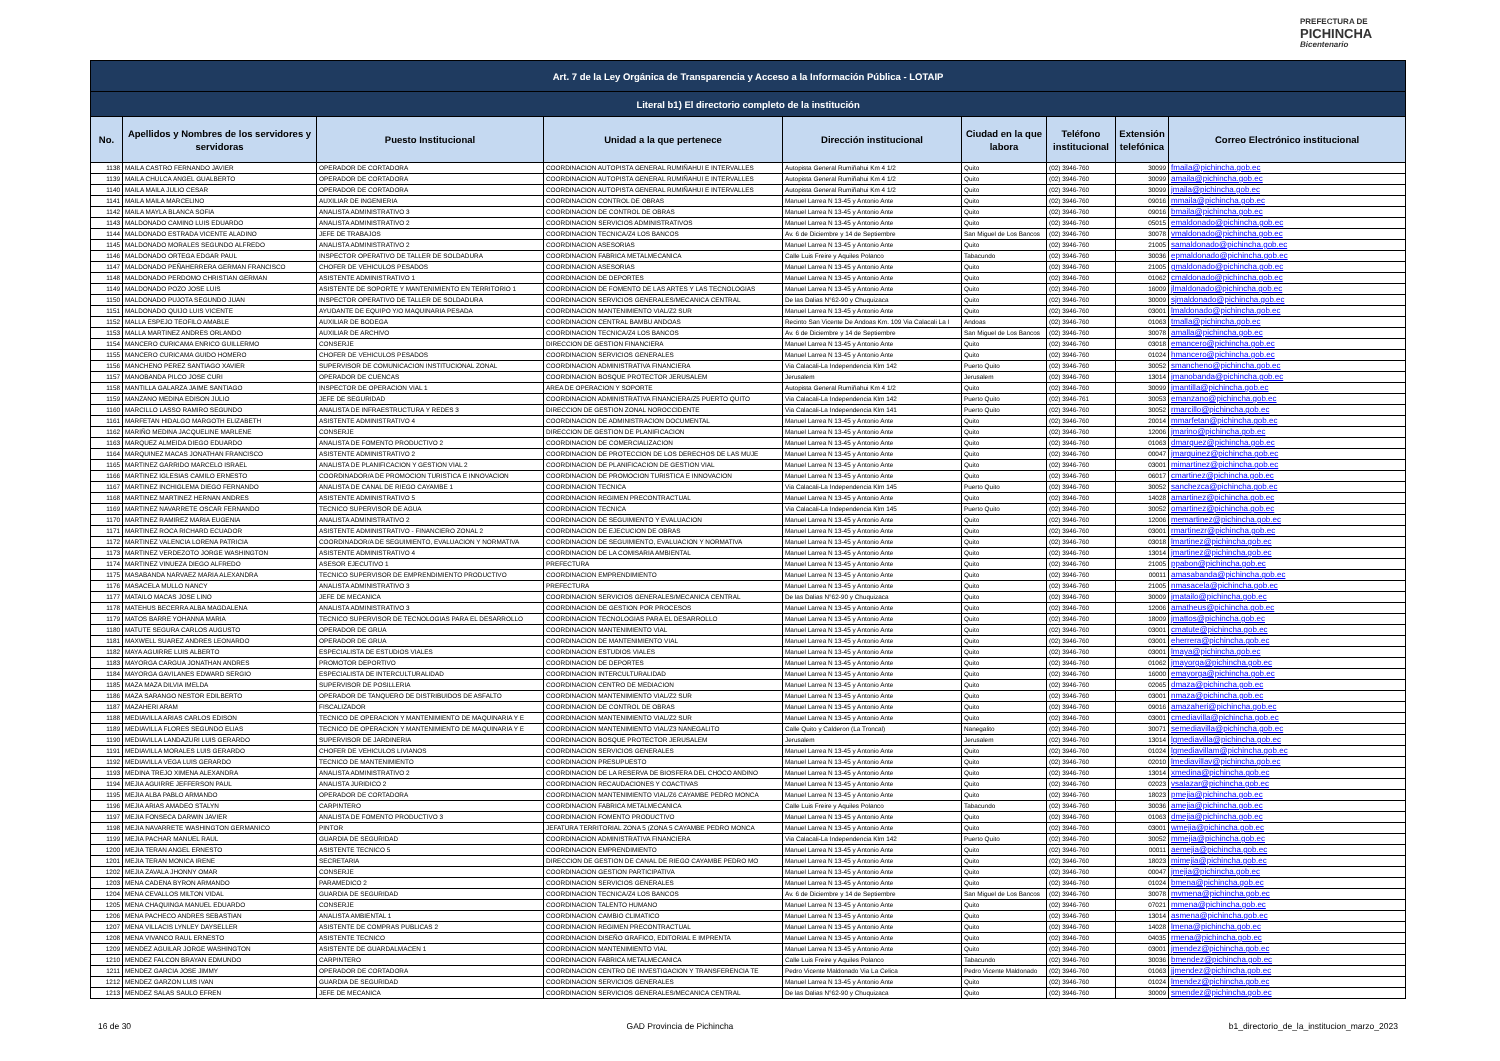PREFECTURA DE
PICHINCHA
Bicentenario
| Art. 7 de la Ley Orgánica de Transparencia y Acceso a la Información Pública - LOTAIP | | | | | | | | |
| --- | --- | --- | --- | --- | --- | --- | --- | --- |
| Literal b1) El directorio completo de la institución | | | | | | | | |
| No. | Apellidos y Nombres de los servidores y servidoras | Puesto Institucional | Unidad a la que pertenece | Dirección institucional | Ciudad en la que labora | Teléfono institucional | Extensión telefónica | Correo Electrónico institucional |
| 1138 | MAILA CASTRO FERNANDO JAVIER | OPERADOR DE CORTADORA | COORDINACION AUTOPISTA GENERAL RUMIÑAHUI E INTERVALLES | Autopista General Rumiñahui Km 4 1/2 | Quito | (02) 3946-760 | 30099 | fmaila@pichincha.gob.ec |
| 1139 | MAILA CHULCA ANGEL GUALBERTO | OPERADOR DE CORTADORA | COORDINACION AUTOPISTA GENERAL RUMIÑAHUI E INTERVALLES | Autopista General Rumiñahui Km 4 1/2 | Quito | (02) 3946-760 | 30099 | amaila@pichincha.gob.ec |
| 1140 | MAILA MAILA JULIO CESAR | OPERADOR DE CORTADORA | COORDINACION AUTOPISTA GENERAL RUMIÑAHUI E INTERVALLES | Autopista General Rumiñahui Km 4 1/2 | Quito | (02) 3946-760 | 30099 | jmaila@pichincha.gob.ec |
| 1141 | MAILA MAILA MARCELINO | AUXILIAR DE INGENIERIA | COORDINACION CONTROL DE OBRAS | Manuel Larrea N 13-45 y Antonio Ante | Quito | (02) 3946-760 | 09016 | mmaila@pichincha.gob.ec |
| 1142 | MAILA MAYLA BLANCA SOFIA | ANALISTA ADMINISTRATIVO 3 | COORDINACION DE CONTROL DE OBRAS | Manuel Larrea N 13-45 y Antonio Ante | Quito | (02) 3946-760 | 09016 | bmaila@pichincha.gob.ec |
| 1143 | MALDONADO CAMINO LUIS EDUARDO | ANALISTA ADMINISTRATIVO 2 | COORDINACION SERVICIOS ADMINISTRATIVOS | Manuel Larrea N 13-45 y Antonio Ante | Quito | (02) 3946-760 | 05015 | emaldonado@pichincha.gob.ec |
| 1144 | MALDONADO ESTRADA VICENTE ALADINO | JEFE DE TRABAJOS | COORDINACION TECNICA/Z4 LOS BANCOS | Av. 6 de Diciembre y 14 de Septiembre | San Miguel de Los Bancos | (02) 3946-760 | 30078 | vmaldonado@pichincha.gob.ec |
| 1145 | MALDONADO MORALES SEGUNDO ALFREDO | ANALISTA ADMINISTRATIVO 2 | COORDINACION ASESORIAS | Manuel Larrea N 13-45 y Antonio Ante | Quito | (02) 3946-760 | 21005 | samaldonado@pichincha.gob.ec |
| 1146 | MALDONADO ORTEGA EDGAR PAUL | INSPECTOR OPERATIVO DE TALLER DE SOLDADURA | COORDINACION FABRICA METALMECANICA | Calle Luis Freire y Aquiles Polanco | Tabacundo | (02) 3946-760 | 30036 | epmaldonado@pichincha.gob.ec |
| 1147 | MALDONADO PEÑAHERRERA GERMAN FRANCISCO | CHOFER DE VEHICULOS PESADOS | COORDINACION ASESORIAS | Manuel Larrea N 13-45 y Antonio Ante | Quito | (02) 3946-760 | 21005 | gmaldonado@pichincha.gob.ec |
| 1148 | MALDONADO PERDOMO CHRISTIAN GERMAN | ASISTENTE ADMINISTRATIVO 1 | COORDINACION DE DEPORTES | Manuel Larrea N 13-45 y Antonio Ante | Quito | (02) 3946-760 | 01062 | cmaldonado@pichincha.gob.ec |
| 1149 | MALDONADO POZO JOSE LUIS | ASISTENTE DE SOPORTE Y MANTENIMIENTO EN TERRITORIO 1 | COORDINACION DE FOMENTO DE LAS ARTES Y LAS TECNOLOGIAS | Manuel Larrea N 13-45 y Antonio Ante | Quito | (02) 3946-760 | 16009 | jlmaldonado@pichincha.gob.ec |
| 1150 | MALDONADO PUJOTA SEGUNDO JUAN | INSPECTOR OPERATIVO DE TALLER DE SOLDADURA | COORDINACION SERVICIOS GENERALES/MECANICA CENTRAL | De las Dalias N°62-90 y Chuquizaca | Quito | (02) 3946-760 | 30009 | sjmaldonado@pichincha.gob.ec |
| 1151 | MALDONADO QUIJO LUIS VICENTE | AYUDANTE DE EQUIPO Y/O MAQUINARIA PESADA | COORDINACION MANTENIMIENTO VIAL/Z2 SUR | Manuel Larrea N 13-45 y Antonio Ante | Quito | (02) 3946-760 | 03001 | lmaldonado@pichincha.gob.ec |
| 1152 | MALLA ESPEJO TEOFILO AMABLE | AUXILIAR DE BODEGA | COORDINACION CENTRAL BAMBU ANDOAS | Recinto San Vicente De Andoas Km. 109 Via Calacali La I | Andoas | (02) 3946-760 | 01063 | tmalla@pichincha.gob.ec |
| 1153 | MALLA MARTINEZ ANDRES ORLANDO | AUXILIAR DE ARCHIVO | COORDINACION TECNICA/Z4 LOS BANCOS | Av. 6 de Diciembre y 14 de Septiembre | San Miguel de Los Bancos | (02) 3946-760 | 30078 | amalla@pichincha.gob.ec |
| 1154 | MANCERO CURICAMA ENRICO GUILLERMO | CONSERJE | DIRECCION DE GESTION FINANCIERA | Manuel Larrea N 13-45 y Antonio Ante | Quito | (02) 3946-760 | 03018 | emancero@pichincha.gob.ec |
| 1155 | MANCERO CURICAMA GUIDO HOMERO | CHOFER DE VEHICULOS PESADOS | COORDINACION SERVICIOS GENERALES | Manuel Larrea N 13-45 y Antonio Ante | Quito | (02) 3946-760 | 01024 | hmancero@pichincha.gob.ec |
| 1156 | MANCHENO PEREZ SANTIAGO XAVIER | SUPERVISOR DE COMUNICACION INSTITUCIONAL ZONAL | COORDINACION ADMINISTRATIVA FINANCIERA | Via Calacali-La Independencia Klm 142 | Puerto Quito | (02) 3946-760 | 30052 | smancheno@pichincha.gob.ec |
| 1157 | MANOBANDA PILCO JOSE CURI | OPERADOR DE CUENCAS | COORDINACION BOSQUE PROTECTOR JERUSALEM | Jerusalem | Jerusalem | (02) 3946-760 | 13014 | jmanobanda@pichincha.gob.ec |
| 1158 | MANTILLA GALARZA JAIME SANTIAGO | INSPECTOR DE OPERACION VIAL 1 | AREA DE OPERACION Y SOPORTE | Autopista General Rumiñahui Km 4 1/2 | Quito | (02) 3946-760 | 30099 | jmantilla@pichincha.gob.ec |
| 1159 | MANZANO MEDINA EDISON JULIO | JEFE DE SEGURIDAD | COORDINACION ADMINISTRATIVA FINANCIERA/Z5 PUERTO QUITO | Via Calacali-La Independencia Klm 142 | Puerto Quito | (02) 3946-761 | 30053 | emanzano@pichincha.gob.ec |
| 1160 | MARCILLO LASSO RAMIRO SEGUNDO | ANALISTA DE INFRAESTRUCTURA Y REDES 3 | DIRECCION DE GESTION ZONAL NOROCCIDENTE | Via Calacali-La Independencia Klm 141 | Puerto Quito | (02) 3946-760 | 30052 | rmarcillo@pichincha.gob.ec |
| 1161 | MARFETAN HIDALGO MARGOTH ELIZABETH | ASISTENTE ADMINISTRATIVO 4 | COORDINACION DE ADMINISTRACION DOCUMENTAL | Manuel Larrea N 13-45 y Antonio Ante | Quito | (02) 3946-760 | 20014 | mmarfetan@pichincha.gob.ec |
| 1162 | MARIÑO MEDINA JACQUELINE MARLENE | CONSERJE | DIRECCION DE GESTION DE PLANIFICACION | Manuel Larrea N 13-45 y Antonio Ante | Quito | (02) 3946-760 | 12006 | jmarino@pichincha.gob.ec |
| 1163 | MARQUEZ ALMEIDA DIEGO EDUARDO | ANALISTA DE FOMENTO PRODUCTIVO 2 | COORDINACION DE COMERCIALIZACION | Manuel Larrea N 13-45 y Antonio Ante | Quito | (02) 3946-760 | 01063 | dmarquez@pichincha.gob.ec |
| 1164 | MARQUINEZ MACAS JONATHAN FRANCISCO | ASISTENTE ADMINISTRATIVO 2 | COORDINACION DE PROTECCION DE LOS DERECHOS DE LAS MUJE | Manuel Larrea N 13-45 y Antonio Ante | Quito | (02) 3946-760 | 00047 | jmarquinez@pichincha.gob.ec |
| 1165 | MARTINEZ GARRIDO MARCELO ISRAEL | ANALISTA DE PLANIFICACION Y GESTION VIAL 2 | COORDINACION DE PLANIFICACION DE GESTION VIAL | Manuel Larrea N 13-45 y Antonio Ante | Quito | (02) 3946-760 | 03001 | mimartinez@pichincha.gob.ec |
| 1166 | MARTINEZ IGLESIAS CAMILO ERNESTO | COORDINADOR/A DE PROMOCION TURISTICA E INNOVACION | COORDINACION DE PROMOCION TURISTICA E INNOVACION | Manuel Larrea N 13-45 y Antonio Ante | Quito | (02) 3946-760 | 06017 | cmartinez@pichincha.gob.ec |
| 1167 | MARTINEZ INCHIGLEMA DIEGO FERNANDO | ANALISTA DE CANAL DE RIEGO CAYAMBE 1 | COORDINACION TECNICA | Via Calacali-La Independencia Klm 145 | Puerto Quito | (02) 3946-760 | 30052 | sanchezca@pichincha.gob.ec |
| 1168 | MARTINEZ MARTINEZ HERNAN ANDRES | ASISTENTE ADMINISTRATIVO 5 | COORDINACION REGIMEN PRECONTRACTUAL | Manuel Larrea N 13-45 y Antonio Ante | Quito | (02) 3946-760 | 14028 | amartinez@pichincha.gob.ec |
| 1169 | MARTINEZ NAVARRETE OSCAR FERNANDO | TECNICO SUPERVISOR DE AGUA | COORDINACION TECNICA | Via Calacali-La Independencia Klm 145 | Puerto Quito | (02) 3946-760 | 30052 | omartinez@pichincha.gob.ec |
| 1170 | MARTINEZ RAMIREZ MARIA EUGENIA | ANALISTA ADMINISTRATIVO 2 | COORDINACION DE SEGUIMIENTO Y EVALUACION | Manuel Larrea N 13-45 y Antonio Ante | Quito | (02) 3946-760 | 12006 | memartinez@pichincha.gob.ec |
| 1171 | MARTINEZ ROCA RICHARD ECUADOR | ASISTENTE ADMINISTRATIVO - FINANCIERO ZONAL 2 | COORDINACION DE EJECUCION DE OBRAS | Manuel Larrea N 13-45 y Antonio Ante | Quito | (02) 3946-760 | 03001 | rmartinezr@pichincha.gob.ec |
| 1172 | MARTINEZ VALENCIA LORENA PATRICIA | COORDINADOR/A DE SEGUIMIENTO, EVALUACION Y NORMATIVA | COORDINACION DE SEGUIMIENTO, EVALUACION Y NORMATIVA | Manuel Larrea N 13-45 y Antonio Ante | Quito | (02) 3946-760 | 03018 | lmartinez@pichincha.gob.ec |
| 1173 | MARTINEZ VERDEZOTO JORGE WASHINGTON | ASISTENTE ADMINISTRATIVO 4 | COORDINACION DE LA COMISARIA AMBIENTAL | Manuel Larrea N 13-45 y Antonio Ante | Quito | (02) 3946-760 | 13014 | jmartinez@pichincha.gob.ec |
| 1174 | MARTINEZ VINUEZA DIEGO ALFREDO | ASESOR EJECUTIVO 1 | PREFECTURA | Manuel Larrea N 13-45 y Antonio Ante | Quito | (02) 3946-760 | 21005 | ppabon@pichincha.gob.ec |
| 1175 | MASABANDA NARVAEZ MARIA ALEXANDRA | TECNICO SUPERVISOR DE EMPRENDIMIENTO PRODUCTIVO | COORDINACION EMPRENDIMIENTO | Manuel Larrea N 13-45 y Antonio Ante | Quito | (02) 3946-760 | 00011 | amasabanda@pichincha.gob.ec |
| 1176 | MASACELA MULLO NANCY | ANALISTA ADMINISTRATIVO 3 | PREFECTURA | Manuel Larrea N 13-45 y Antonio Ante | Quito | (02) 3946-760 | 21005 | nmasacela@pichincha.gob.ec |
| 1177 | MATAILO MACAS JOSE LINO | JEFE DE MECANICA | COORDINACION SERVICIOS GENERALES/MECANICA CENTRAL | De las Dalias N°62-90 y Chuquizaca | Quito | (02) 3946-760 | 30009 | jmatailo@pichincha.gob.ec |
| 1178 | MATEHUS BECERRA ALBA MAGDALENA | ANALISTA ADMINISTRATIVO 3 | COORDINACION DE GESTION POR PROCESOS | Manuel Larrea N 13-45 y Antonio Ante | Quito | (02) 3946-760 | 12006 | amatheus@pichincha.gob.ec |
| 1179 | MATOS BARRE YOHANNA MARIA | TECNICO SUPERVISOR DE TECNOLOGIAS PARA EL DESARROLLO | COORDINACION TECNOLOGIAS PARA EL DESARROLLO | Manuel Larrea N 13-45 y Antonio Ante | Quito | (02) 3946-760 | 18009 | jmattos@pichincha.gob.ec |
| 1180 | MATUTE SEGURA CARLOS AUGUSTO | OPERADOR DE GRUA | COORDINACION MANTENIMIENTO VIAL | Manuel Larrea N 13-45 y Antonio Ante | Quito | (02) 3946-760 | 03001 | cmatute@pichincha.gob.ec |
| 1181 | MAXWELL SUAREZ ANDRES LEONARDO | OPERADOR DE GRUA | COORDINACION DE MANTENIMIENTO VIAL | Manuel Larrea N 13-45 y Antonio Ante | Quito | (02) 3946-760 | 03001 | eherrera@pichincha.gob.ec |
| 1182 | MAYA AGUIRRE LUIS ALBERTO | ESPECIALISTA DE ESTUDIOS VIALES | COORDINACION ESTUDIOS VIALES | Manuel Larrea N 13-45 y Antonio Ante | Quito | (02) 3946-760 | 03001 | lmaya@pichincha.gob.ec |
| 1183 | MAYORGA CARGUA JONATHAN ANDRES | PROMOTOR DEPORTIVO | COORDINACION DE DEPORTES | Manuel Larrea N 13-45 y Antonio Ante | Quito | (02) 3946-760 | 01062 | jmayorga@pichincha.gob.ec |
| 1184 | MAYORGA GAVILANES EDWARD SERGIO | ESPECIALISTA DE INTERCULTURALIDAD | COORDINACION INTERCULTURALIDAD | Manuel Larrea N 13-45 y Antonio Ante | Quito | (02) 3946-760 | 16000 | emayorga@pichincha.gob.ec |
| 1185 | MAZA MAZA DILVIA IMELDA | SUPERVISOR DE POSILLERIA | COORDINACION CENTRO DE MEDIACION | Manuel Larrea N 13-45 y Antonio Ante | Quito | (02) 3946-760 | 02065 | dmaza@pichincha.gob.ec |
| 1186 | MAZA SARANGO NESTOR EDILBERTO | OPERADOR DE TANQUERO DE DISTRIBUIDOS DE ASFALTO | COORDINACION MANTENIMIENTO VIAL/Z2 SUR | Manuel Larrea N 13-45 y Antonio Ante | Quito | (02) 3946-760 | 03001 | nmaza@pichincha.gob.ec |
| 1187 | MAZAHERI ARAM | FISCALIZADOR | COORDINACION DE CONTROL DE OBRAS | Manuel Larrea N 13-45 y Antonio Ante | Quito | (02) 3946-760 | 09016 | amazaheri@pichincha.gob.ec |
| 1188 | MEDIAVILLA ARIAS CARLOS EDISON | TECNICO DE OPERACION Y MANTENIMIENTO DE MAQUINARIA Y E | COORDINACION MANTENIMIENTO VIAL/Z2 SUR | Manuel Larrea N 13-45 y Antonio Ante | Quito | (02) 3946-760 | 03001 | cmediavilla@pichincha.gob.ec |
| 1189 | MEDIAVILLA FLORES SEGUNDO ELIAS | TECNICO DE OPERACION Y MANTENIMIENTO DE MAQUINARIA Y E | COORDINACION MANTENIMIENTO VIAL/Z3 NANEGALITO | Calle Quito y Calderon (La Troncal) | Nanegalito | (02) 3946-760 | 30071 | semediavilla@pichincha.gob.ec |
| 1190 | MEDIAVILLA LANDAZURI LUIS GERARDO | SUPERVISOR DE JARDINERIA | COORDINACION BOSQUE PROTECTOR JERUSALEM | Jerusalem | Jerusalem | (02) 3946-760 | 13014 | lgmediavilla@pichincha.gob.ec |
| 1191 | MEDIAVILLA MORALES LUIS GERARDO | CHOFER DE VEHICULOS LIVIANOS | COORDINACION SERVICIOS GENERALES | Manuel Larrea N 13-45 y Antonio Ante | Quito | (02) 3946-760 | 01024 | lgmediavillam@pichincha.gob.ec |
| 1192 | MEDIAVILLA VEGA LUIS GERARDO | TECNICO DE MANTENIMIENTO | COORDINACION PRESUPUESTO | Manuel Larrea N 13-45 y Antonio Ante | Quito | (02) 3946-760 | 02010 | lmediavillav@pichincha.gob.ec |
| 1193 | MEDINA TREJO XIMENA ALEXANDRA | ANALISTA ADMINISTRATIVO 2 | COORDINACION DE LA RESERVA DE BIOSFERA DEL CHOCO ANDINO | Manuel Larrea N 13-45 y Antonio Ante | Quito | (02) 3946-760 | 13014 | xmedina@pichincha.gob.ec |
| 1194 | MEJIA AGUIRRE JEFFERSON PAUL | ANALISTA JURIDICO 2 | COORDINACION RECAUDACIONES Y COACTIVAS | Manuel Larrea N 13-45 y Antonio Ante | Quito | (02) 3946-760 | 02023 | vsalazar@pichincha.gob.ec |
| 1195 | MEJIA ALBA PABLO ARMANDO | OPERADOR DE CORTADORA | COORDINACION MANTENIMIENTO VIAL/Z6 CAYAMBE PEDRO MONCA | Manuel Larrea N 13-45 y Antonio Ante | Quito | (02) 3946-760 | 18023 | pmejia@pichincha.gob.ec |
| 1196 | MEJIA ARIAS AMADEO STALYN | CARPINTERO | COORDINACION FABRICA METALMECANICA | Calle Luis Freire y Aquiles Polanco | Tabacundo | (02) 3946-760 | 30036 | amejia@pichincha.gob.ec |
| 1197 | MEJIA FONSECA DARWIN JAVIER | ANALISTA DE FOMENTO PRODUCTIVO 3 | COORDINACION FOMENTO PRODUCTIVO | Manuel Larrea N 13-45 y Antonio Ante | Quito | (02) 3946-760 | 01063 | dmejia@pichincha.gob.ec |
| 1198 | MEJIA NAVARRETE WASHINGTON GERMANICO | PINTOR | JEFATURA TERRITORIAL ZONA 5 (ZONA 5 CAYAMBE PEDRO MONCA | Manuel Larrea N 13-45 y Antonio Ante | Quito | (02) 3946-760 | 03001 | wmejia@pichincha.gob.ec |
| 1199 | MEJIA PACHAR MANUEL RAUL | GUARDIA DE SEGURIDAD | COORDINACION ADMINISTRATIVA FINANCIERA | Via Calacali-La Independencia Klm 142 | Puerto Quito | (02) 3946-760 | 30052 | mmejia@pichincha.gob.ec |
| 1200 | MEJIA TERAN ANGEL ERNESTO | ASISTENTE TECNICO 5 | COORDINACION EMPRENDIMIENTO | Manuel Larrea N 13-45 y Antonio Ante | Quito | (02) 3946-760 | 00011 | aemejia@pichincha.gob.ec |
| 1201 | MEJIA TERAN MONICA IRENE | SECRETARIA | DIRECCION DE GESTION DE CANAL DE RIEGO CAYAMBE PEDRO MO | Manuel Larrea N 13-45 y Antonio Ante | Quito | (02) 3946-760 | 18023 | mimejia@pichincha.gob.ec |
| 1202 | MEJIA ZAVALA JHONNY OMAR | CONSERJE | COORDINACION GESTION PARTICIPATIVA | Manuel Larrea N 13-45 y Antonio Ante | Quito | (02) 3946-760 | 00047 | jmejia@pichincha.gob.ec |
| 1203 | MENA CADENA BYRON ARMANDO | PARAMEDICO 2 | COORDINACION SERVICIOS GENERALES | Manuel Larrea N 13-45 y Antonio Ante | Quito | (02) 3946-760 | 01024 | bmena@pichincha.gob.ec |
| 1204 | MENA CEVALLOS MILTON VIDAL | GUARDIA DE SEGURIDAD | COORDINACION TECNICA/Z4 LOS BANCOS | Av. 6 de Diciembre y 14 de Septiembre | San Miguel de Los Bancos | (02) 3946-760 | 30078 | mvmena@pichincha.gob.ec |
| 1205 | MENA CHAQUINGA MANUEL EDUARDO | CONSERJE | COORDINACION TALENTO HUMANO | Manuel Larrea N 13-45 y Antonio Ante | Quito | (02) 3946-760 | 07021 | mmena@pichincha.gob.ec |
| 1206 | MENA PACHECO ANDRES SEBASTIAN | ANALISTA AMBIENTAL 1 | COORDINACION CAMBIO CLIMATICO | Manuel Larrea N 13-45 y Antonio Ante | Quito | (02) 3946-760 | 13014 | asmena@pichincha.gob.ec |
| 1207 | MENA VILLACIS LYNLEY DAYSELLER | ASISTENTE DE COMPRAS PUBLICAS 2 | COORDINACION REGIMEN PRECONTRACTUAL | Manuel Larrea N 13-45 y Antonio Ante | Quito | (02) 3946-760 | 14028 | lmena@pichincha.gob.ec |
| 1208 | MENA VIVANCO RAUL ERNESTO | ASISTENTE TECNICO | COORDINACION DISEÑO GRAFICO, EDITORIAL E IMPRENTA | Manuel Larrea N 13-45 y Antonio Ante | Quito | (02) 3946-760 | 04035 | rmena@pichincha.gob.ec |
| 1209 | MENDEZ AGUILAR JORGE WASHINGTON | ASISTENTE DE GUARDALMACEN 1 | COORDINACION MANTENIMIENTO VIAL | Manuel Larrea N 13-45 y Antonio Ante | Quito | (02) 3946-760 | 03001 | jmendez@pichincha.gob.ec |
| 1210 | MENDEZ FALCON BRAYAN EDMUNDO | CARPINTERO | COORDINACION FABRICA METALMECANICA | Calle Luis Freire y Aquiles Polanco | Tabacundo | (02) 3946-760 | 30036 | bmendez@pichincha.gob.ec |
| 1211 | MENDEZ GARCIA JOSE JIMMY | OPERADOR DE CORTADORA | COORDINACION CENTRO DE INVESTIGACION Y TRANSFERENCIA TE | Pedro Vicente Maldonado Via La Celica | Pedro Vicente Maldonado | (02) 3946-760 | 01063 | jjmendez@pichincha.gob.ec |
| 1212 | MENDEZ GARZON LUIS IVAN | GUARDIA DE SEGURIDAD | COORDINACION SERVICIOS GENERALES | Manuel Larrea N 13-45 y Antonio Ante | Quito | (02) 3946-760 | 01024 | lmendez@pichincha.gob.ec |
| 1213 | MENDEZ SALAS SAULO EFREN | JEFE DE MECANICA | COORDINACION SERVICIOS GENERALES/MECANICA CENTRAL | De las Dalias N°62-90 y Chuquizaca | Quito | (02) 3946-760 | 30009 | smendez@pichincha.gob.ec |
16 de 30 GAD Provincia de Pichincha b1_directorio_de_la_institucion_marzo_2023